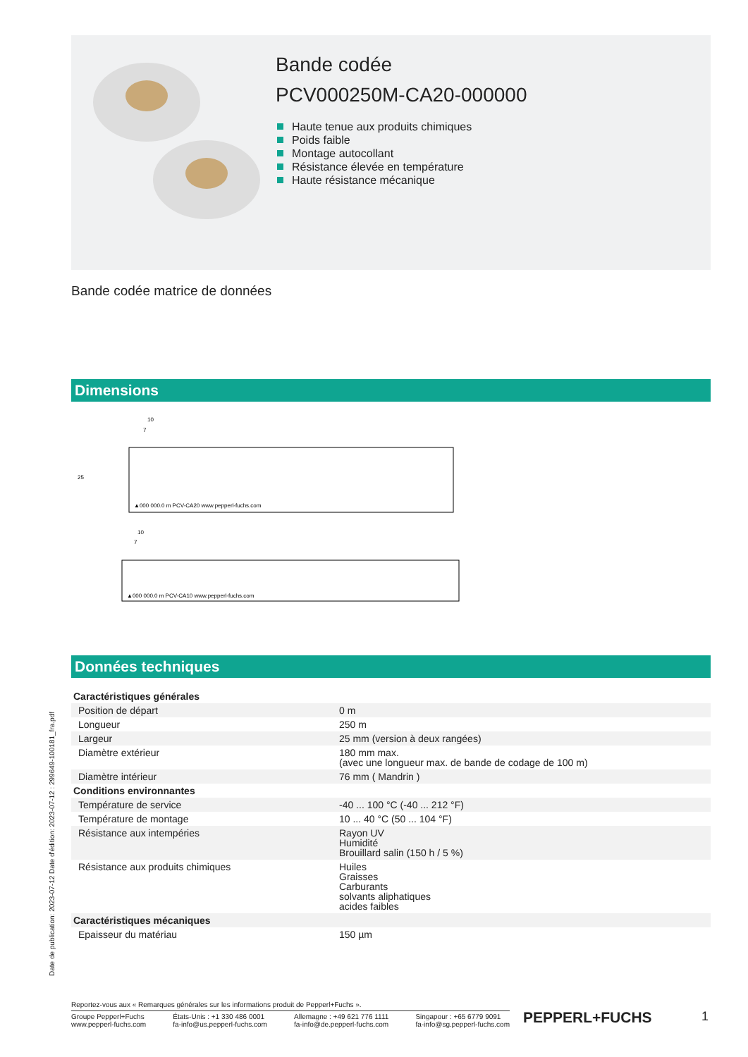Bande codée
PCV000250M-CA20-000000
Haute tenue aux produits chimiques
Poids faible
Montage autocollant
Résistance élevée en température
Haute résistance mécanique
Bande codée matrice de données
Dimensions
10
7
▲000 000.0 m PCV-CA20 www.pepperl-fuchs.com
10
7
▲000 000.0 m PCV-CA10 www.pepperl-fuchs.com
25
Données techniques
| Caractéristiques générales | |
| Position de départ | 0 m |
| Longueur | 250 m |
| Largeur | 25 mm (version à deux rangées) |
| Diamètre extérieur | 180 mm max. (avec une longueur max. de bande de codage de 100 m) |
| Diamètre intérieur | 76 mm ( Mandrin ) |
| Conditions environnantes | |
| Température de service | -40 ... 100 °C (-40 ... 212 °F) |
| Température de montage | 10 ... 40 °C (50 ... 104 °F) |
| Résistance aux intempéries | Rayon UV Humidité Brouillard salin (150 h / 5 %) |
| Résistance aux produits chimiques | Huiles Graisses Carburants solvants aliphatiques acides faibles |
| Caractéristiques mécaniques | |
| Epaisseur du matériau | 150 µm |
Date de publication: 2023-07-12 Date d'édition: 2023-07-12 : 299649-100181_fra.pdf
Reportez-vous aux « Remarques générales sur les informations produit de Pepperl+Fuchs ».
Groupe Pepperl+Fuchs
www.pepperl-fuchs.com
États-Unis : +1 330 486 0001
fa-info@us.pepperl-fuchs.com
Allemagne : +49 621 776 1111
fa-info@de.pepperl-fuchs.com
Singapour : +65 6779 9091
fa-info@sg.pepperl-fuchs.com
PEPPERL+FUCHS 1